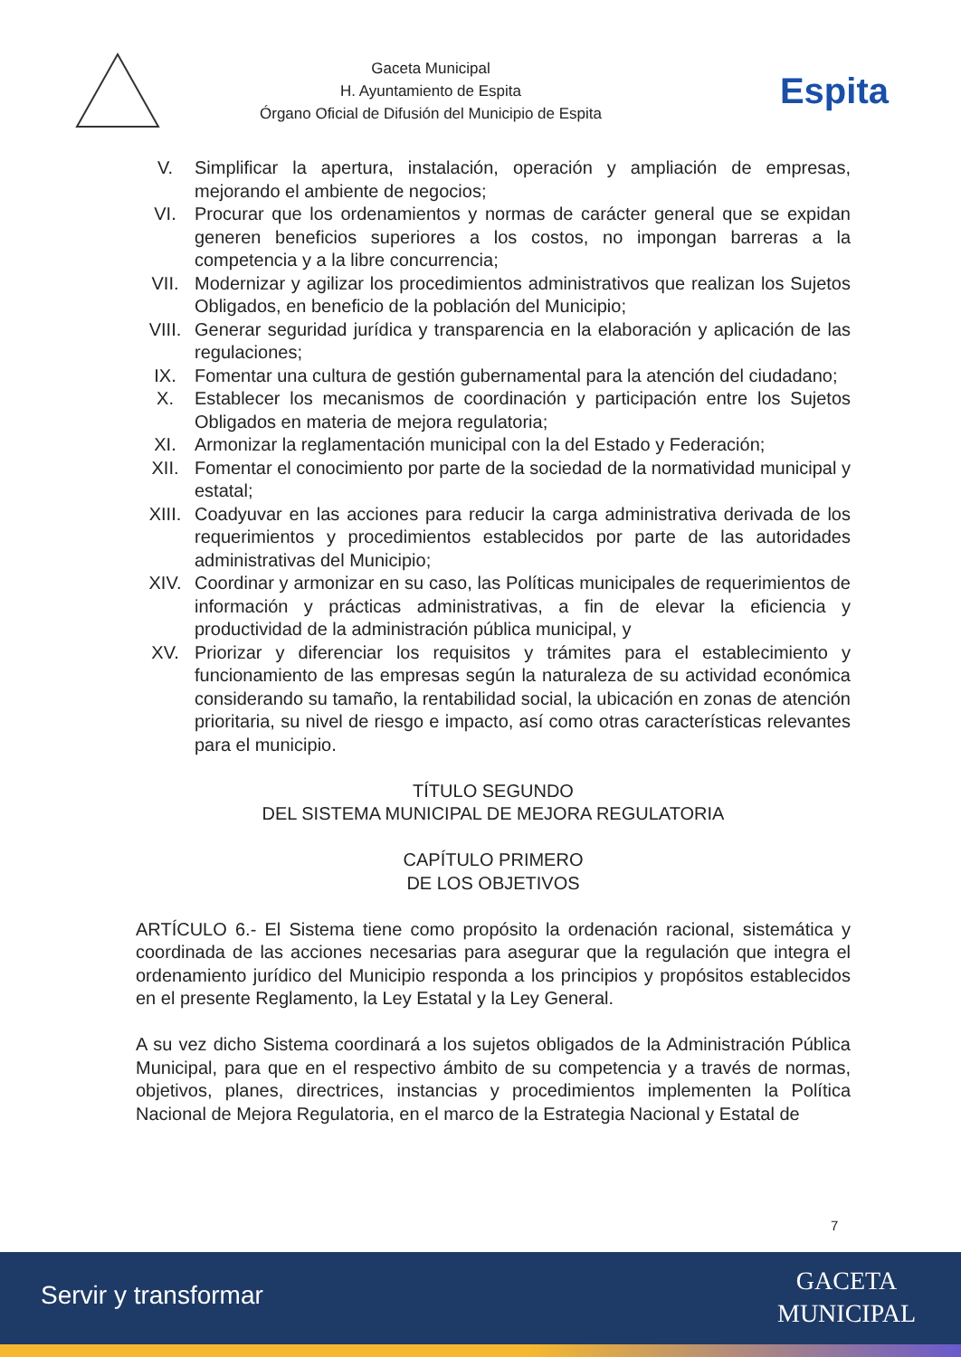Gaceta Municipal
H. Ayuntamiento de Espita
Órgano Oficial de Difusión del Municipio de Espita
Espita
V. Simplificar la apertura, instalación, operación y ampliación de empresas, mejorando el ambiente de negocios;
VI. Procurar que los ordenamientos y normas de carácter general que se expidan generen beneficios superiores a los costos, no impongan barreras a la competencia y a la libre concurrencia;
VII. Modernizar y agilizar los procedimientos administrativos que realizan los Sujetos Obligados, en beneficio de la población del Municipio;
VIII. Generar seguridad jurídica y transparencia en la elaboración y aplicación de las regulaciones;
IX. Fomentar una cultura de gestión gubernamental para la atención del ciudadano;
X. Establecer los mecanismos de coordinación y participación entre los Sujetos Obligados en materia de mejora regulatoria;
XI. Armonizar la reglamentación municipal con la del Estado y Federación;
XII. Fomentar el conocimiento por parte de la sociedad de la normatividad municipal y estatal;
XIII. Coadyuvar en las acciones para reducir la carga administrativa derivada de los requerimientos y procedimientos establecidos por parte de las autoridades administrativas del Municipio;
XIV. Coordinar y armonizar en su caso, las Políticas municipales de requerimientos de información y prácticas administrativas, a fin de elevar la eficiencia y productividad de la administración pública municipal, y
XV. Priorizar y diferenciar los requisitos y trámites para el establecimiento y funcionamiento de las empresas según la naturaleza de su actividad económica considerando su tamaño, la rentabilidad social, la ubicación en zonas de atención prioritaria, su nivel de riesgo e impacto, así como otras características relevantes para el municipio.
TÍTULO SEGUNDO
DEL SISTEMA MUNICIPAL DE MEJORA REGULATORIA
CAPÍTULO PRIMERO
DE LOS OBJETIVOS
ARTÍCULO 6.- El Sistema tiene como propósito la ordenación racional, sistemática y coordinada de las acciones necesarias para asegurar que la regulación que integra el ordenamiento jurídico del Municipio responda a los principios y propósitos establecidos en el presente Reglamento, la Ley Estatal y la Ley General.
A su vez dicho Sistema coordinará a los sujetos obligados de la Administración Pública Municipal, para que en el respectivo ámbito de su competencia y a través de normas, objetivos, planes, directrices, instancias y procedimientos implementen la Política Nacional de Mejora Regulatoria, en el marco de la Estrategia Nacional y Estatal de
7
Servir y transformar
GACETA
MUNICIPAL